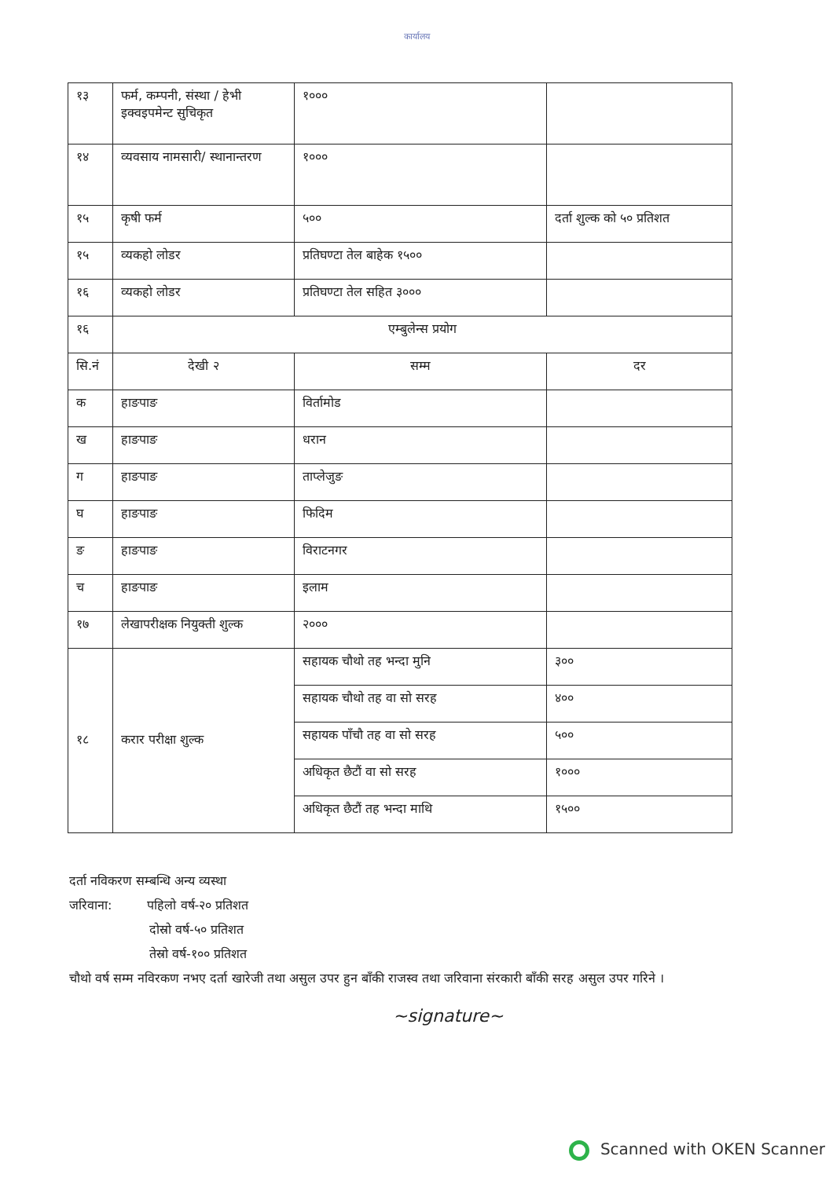कार्यालय
| १३ | फर्म, कम्पनी, संस्था / हेभी इक्वइपमेन्ट सुचिकृत | १००० | |
| १४ | व्यवसाय नामसारी/ स्थानान्तरण | १००० | |
| १५ | कृषी फर्म | ५०० | दर्ता शुल्क को ५० प्रतिशत |
| १५ | व्यकहो लोडर | प्रतिघण्टा तेल बाहेक १५०० | |
| १६ | व्यकहो लोडर | प्रतिघण्टा तेल सहित ३००० | |
| १६ | एम्बुलेन्स प्रयोग | | |
| सि.नं | देखी २ | सम्म | दर |
| क | हाङपाङ | विर्तामोड | |
| ख | हाङपाङ | धरान | |
| ग | हाङपाङ | ताप्लेजुङ | |
| घ | हाङपाङ | फिदिम | |
| ङ | हाङपाङ | विराटनगर | |
| च | हाङपाङ | इलाम | |
| १७ | लेखापरीक्षक नियुक्ती शुल्क | २००० | |
| १८ | करार परीक्षा शुल्क | सहायक चौथो तह भन्दा मुनि | ३०० |
| | | सहायक चौथो तह वा सो सरह | ४०० |
| | | सहायक पाँचौ तह वा सो सरह | ५०० |
| | | अधिकृत छैटौं वा सो सरह | १००० |
| | | अधिकृत छैटौं तह भन्दा माथि | १५०० |
दर्ता नविकरण सम्बन्धि अन्य व्यस्था
जरिवाना: पहिलो वर्ष-२० प्रतिशत
दोस्रो वर्ष-५० प्रतिशत
तेस्रो वर्ष-१०० प्रतिशत
चौथो वर्ष सम्म नविरकण नभए दर्ता खारेजी तथा असुल उपर हुन बाँकी राजस्व तथा जरिवाना संरकारी बाँकी सरह असुल उपर गरिने ।
~signature~
Scanned with OKEN Scanner